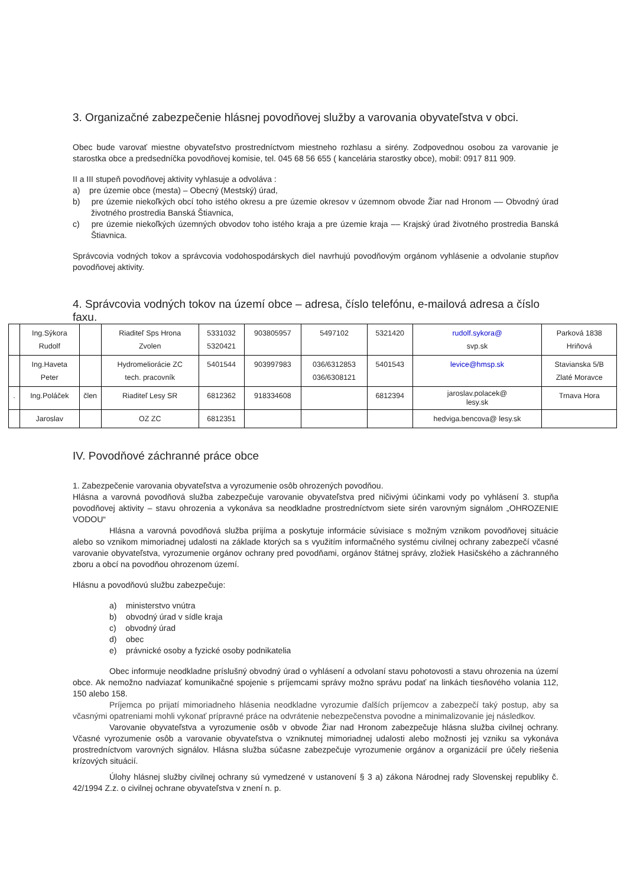3. Organizačné zabezpečenie hlásnej povodňovej služby a varovania obyvateľstva v obci.
Obec bude varovať miestne obyvateľstvo prostredníctvom miestneho rozhlasu a sirény. Zodpovednou osobou za varovanie je starostka obce a predsedníčka povodňovej komisie, tel. 045 68 56 655 ( kancelária starostky obce), mobil: 0917 811 909.
II a III stupeň povodňovej aktivity vyhlasuje a odvoláva :
a) pre územie obce (mesta) – Obecný (Mestský) úrad,
b) pre územie niekoľkých obcí toho istého okresu a pre územie okresov v územnom obvode Žiar nad Hronom –– Obvodný úrad životného prostredia Banská Štiavnica,
c) pre územie niekoľkých územných obvodov toho istého kraja a pre územie kraja –– Krajský úrad životného prostredia Banská Štiavnica.
Správcovia vodných tokov a správcovia vodohospodárskych diel navrhujú povodňovým orgánom vyhlásenie a odvolanie stupňov povodňovej aktivity.
4. Správcovia vodných tokov na území obce – adresa, číslo telefónu, e-mailová adresa a číslo faxu.
| | Ing.Sýkora Rudolf | | Riaditeľ Sps Hrona Zvolen | 5331032 5320421 | 903805957 | 5497102 | 5321420 | rudolf.sykora@ svp.sk | Parková 1838 Hriňová |
| | Ing.Haveta Peter | | Hydromeliorácie ZC tech. pracovník | 5401544 | 903997983 | 036/6312853 036/6308121 | 5401543 | levice@hmsp.sk | Stavianska 5/B Zlaté Moravce |
| . | Ing.Poláček | člen | Riaditeľ Lesy SR | 6812362 | 918334608 | | 6812394 | jaroslav.polacek@ lesy.sk | Trnava Hora |
| | Jaroslav | | OZ ZC | 6812351 | | | | hedviga.bencova@ lesy.sk | |
IV. Povodňové záchranné práce obce
1. Zabezpečenie varovania obyvateľstva a vyrozumenie osôb ohrozených povodňou.
Hlásna a varovná povodňová služba zabezpečuje varovanie obyvateľstva pred ničivými účinkami vody po vyhlásení 3. stupňa povodňovej aktivity – stavu ohrozenia a vykonáva sa neodkladne prostredníctvom siete sirén varovným signálom „OHROZENIE VODOU“
Hlásna a varovná povodňová služba prijíma a poskytuje informácie súvisiace s možným vznikom povodňovej situácie alebo so vznikom mimoriadnej udalosti na základe ktorých sa s využitím informačného systému civilnej ochrany zabezpečí včasné varovanie obyvateľstva, vyrozumenie orgánov ochrany pred povodňami, orgánov štátnej správy, zložiek Hasičského a záchranného zboru a obcí na povodňou ohrozenom území.
Hlásnu a povodňovú službu zabezpečuje:
a) ministerstvo vnútra
b) obvodný úrad v sídle kraja
c) obvodný úrad
d) obec
e) právnické osoby a fyzické osoby podnikatelia
Obec informuje neodkladne príslušný obvodný úrad o vyhlásení a odvolaní stavu pohotovosti a stavu ohrozenia na území obce. Ak nemožno nadviazať komunikačné spojenie s príjemcami správy možno správu podať na linkách tiesňového volania 112, 150 alebo 158.
Príjemca po prijatí mimoriadneho hlásenia neodkladne vyrozumie ďalších príjemcov a zabezpečí taký postup, aby sa včasnými opatreniami mohli vykonať prípravné práce na odvrátenie nebezpečenstva povodne a minimalizovanie jej následkov.
Varovanie obyvateľstva a vyrozumenie osôb v obvode Žiar nad Hronom zabezpečuje hlásna služba civilnej ochrany. Včasné vyrozumenie osôb a varovanie obyvateľstva o vzniknutej mimoriadnej udalosti alebo možnosti jej vzniku sa vykonáva prostredníctvom varovných signálov. Hlásna služba súčasne zabezpečuje vyrozumenie orgánov a organizácií pre účely riešenia krízových situácií.
Úlohy hlásnej služby civilnej ochrany sú vymedzené v ustanovení § 3 a) zákona Národnej rady Slovenskej republiky č. 42/1994 Z.z. o civilnej ochrane obyvateľstva v znení n. p.